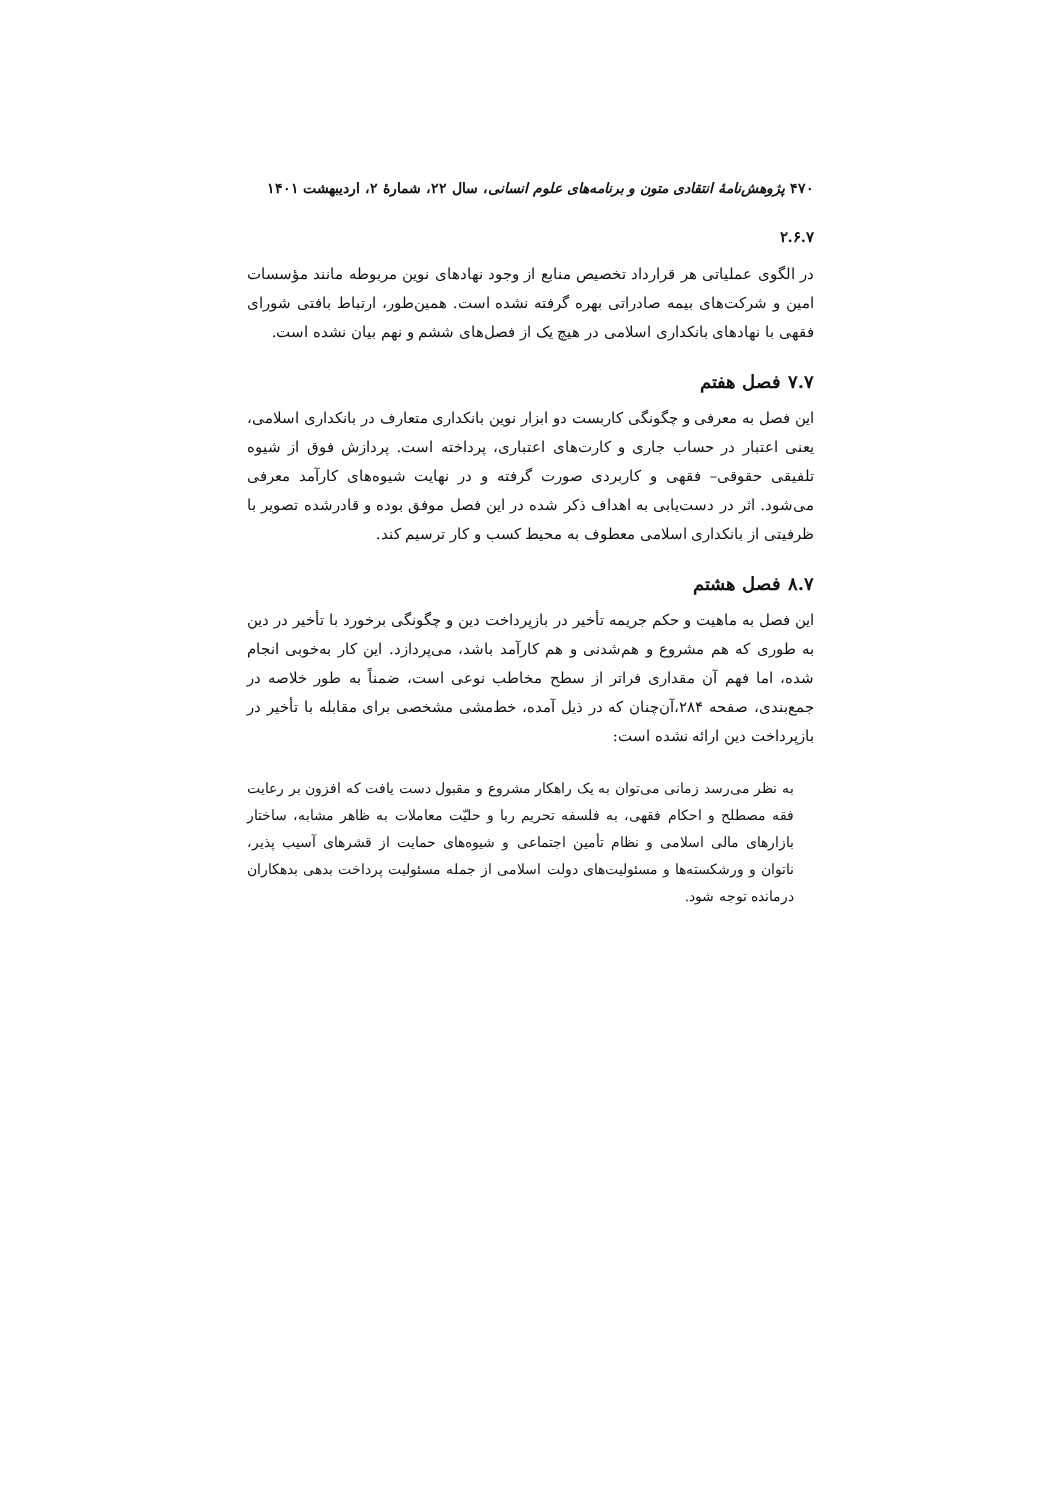۴۷۰ پژوهش‌نامهٔ انتقادی متون و برنامه‌های علوم انسانی، سال ۲۲، شمارهٔ ۲، اردیبهشت ۱۴۰۱
۲.۶.۷
در الگوی عملیاتی هر قرارداد تخصیص منابع از وجود نهادهای نوین مربوطه مانند مؤسسات امین و شرکت‌های بیمه صادراتی بهره گرفته نشده است. همین‌طور، ارتباط بافتی شورای فقهی با نهادهای بانکداری اسلامی در هیچ یک از فصل‌های ششم و نهم بیان نشده است.
۷.۷ فصل هفتم
این فصل به معرفی و چگونگی کاربست دو ابزار نوین بانکداری متعارف در بانکداری اسلامی، یعنی اعتبار در حساب جاری و کارت‌های اعتباری، پرداخته است. پردازش فوق از شیوه تلفیقی حقوقی– فقهی و کاربردی صورت گرفته و در نهایت شیوه‌های کارآمد معرفی می‌شود. اثر در دست‌یابی به اهداف ذکر شده در این فصل موفق بوده و قادرشده تصویر با ظرفیتی از بانکداری اسلامی معطوف به محیط کسب و کار ترسیم کند.
۸.۷ فصل هشتم
این فصل به ماهیت و حکم جریمه تأخیر در بازپرداخت دین و چگونگی برخورد با تأخیر در دین به طوری که هم مشروع و هم‌شدنی و هم کارآمد باشد، می‌پردازد. این کار به‌خوبی انجام شده، اما فهم آن مقداری فراتر از سطح مخاطب نوعی است، ضمناً به طور خلاصه در جمع‌بندی، صفحه ۲۸۴،آن‌چنان که در ذیل آمده، خط‌مشی مشخصی برای مقابله با تأخیر در بازپرداخت دین ارائه نشده است:
به نظر می‌رسد زمانی می‌توان به یک راهکار مشروع و مقبول دست یافت که افزون بر رعایت فقه مصطلح و احکام فقهی، به فلسفه تحریم ربا و حلیّت معاملات به ظاهر مشابه، ساختار بازارهای مالی اسلامی و نظام تأمین اجتماعی و شیوه‌های حمایت از قشرهای آسیب پذیر، ناتوان و ورشکسته‌ها و مسئولیت‌های دولت اسلامی از جمله مسئولیت پرداخت بدهی بدهکاران درمانده توجه شود.